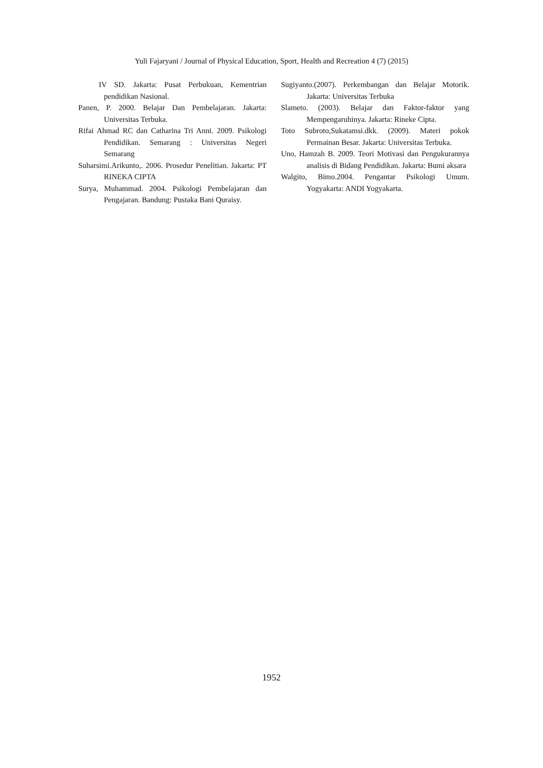Yuli Fajaryani / Journal of Physical Education, Sport, Health and Recreation 4 (7) (2015)
IV SD. Jakarta: Pusat Perbukuan, Kementrian pendidikan Nasional.
Panen, P. 2000. Belajar Dan Pembelajaran. Jakarta: Universitas Terbuka.
Rifai Ahmad RC dan Catharina Tri Anni. 2009. Psikologi Pendidikan. Semarang : Universitas Negeri Semarang
Suharsimi.Arikunto,. 2006. Prosedur Penelitian. Jakarta: PT RINEKA CIPTA
Surya, Muhammad. 2004. Psikologi Pembelajaran dan Pengajaran. Bandung: Pustaka Bani Quraisy.
Sugiyanto.(2007). Perkembangan dan Belajar Motorik. Jakarta: Universitas Terbuka
Slameto. (2003). Belajar dan Faktor-faktor yang Mempengaruhinya. Jakarta: Rineke Cipta.
Toto Subroto,Sukatamsi.dkk. (2009). Materi pokok Permainan Besar. Jakarta: Universitas Terbuka.
Uno, Hamzah B. 2009. Teori Motivasi dan Pengukurannya analisis di Bidang Pendidikan. Jakarta: Bumi aksara
Walgito, Bimo.2004. Pengantar Psikologi Umum. Yogyakarta: ANDI Yogyakarta.
1952